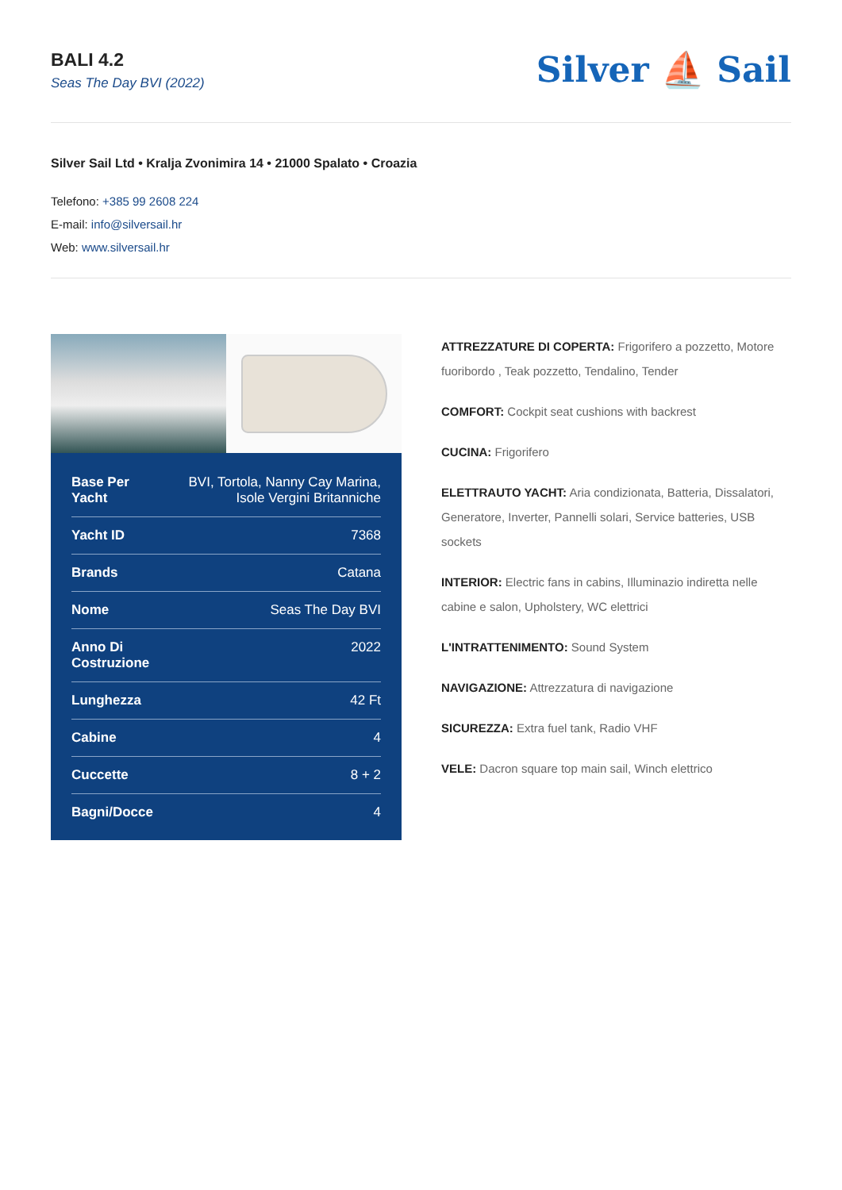BALI 4.2
Seas The Day BVI (2022)
Silver ⛵ Sail
Silver Sail Ltd • Kralja Zvonimira 14 • 21000 Spalato • Croazia
Telefono: +385 99 2608 224
E-mail: info@silversail.hr
Web: www.silversail.hr
| Base Per Yacht | BVI, Tortola, Nanny Cay Marina, Isole Vergini Britanniche |
| Yacht ID | 7368 |
| Brands | Catana |
| Nome | Seas The Day BVI |
| Anno Di Costruzione | 2022 |
| Lunghezza | 42 Ft |
| Cabine | 4 |
| Cuccette | 8 + 2 |
| Bagni/Docce | 4 |
ATTREZZATURE DI COPERTA: Frigorifero a pozzetto, Motore fuoribordo , Teak pozzetto, Tendalino, Tender
COMFORT: Cockpit seat cushions with backrest
CUCINA: Frigorifero
ELETTRAUTO YACHT: Aria condizionata, Batteria, Dissalatori, Generatore, Inverter, Pannelli solari, Service batteries, USB sockets
INTERIOR: Electric fans in cabins, Illuminazio indiretta nelle cabine e salon, Upholstery, WC elettrici
L'INTRATTENIMENTO: Sound System
NAVIGAZIONE: Attrezzatura di navigazione
SICUREZZA: Extra fuel tank, Radio VHF
VELE: Dacron square top main sail, Winch elettrico